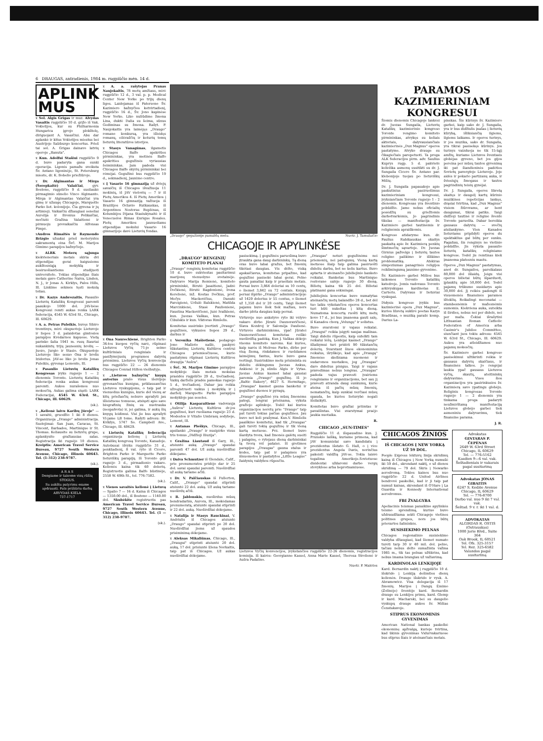6 DRAUGAS, antradienis, 1984 m. rugpiūčio mėn. 14 d.
APLINK MUS
x Sol. Algis Grigas ir muz. Alvydas Vasaitis rugpiūčio 10 d. grįžo iš Vak. Vokietijos, kur su Philharmonia Hungarica įgrojo plokštelę, diriguojant A. Vasaičiui. Abu dar aplankė ir kitus Vokietijos miestus bei Austrijoje Salzburgo koncertus. Prieš tai sol. A. Grigas dainavo latvių operoje „Banuta".
x Kun. Adolfui Stašiui rugpiūčio 9 d. buvo padaryta gana sunki operacija. Ligonis pamažu sveiksta Šv. Antano ligoninėje, St. Petersburg mieste, dr. K. Bobelio priežiūroje.
x Dr. Algimantas ir Mirga (Šerepkaitė) Valaičiai, gyv. Bostone, rugpiūčio 9 d. susilaukė pirmagimio sūnelio Vinco Algimanto. Mirga ir Algimantas Valaičiai yra gimę ir užaugę Chicagoje, Marquette Parko liet. kolonijoje. Čia gyvena ir jų artimieji. Vaikaičiu džiaugiasi seneliai Aurelija ir Bronius Polikaičiai, močiutė Gražina Valaitienė ir pirmuoju provaikaičiu Alfonsas Pimpė.
xAudros Rimaitės ir Raymondo Brizgio užsakai prieš moterystės sakramentą eina Švč. M. Marijos Gimimo parapijos bažnyčioje.
x ALRK Moterų sąjunga kiekvieneriais metais skiria dvi stipendijas gerai baigusiems aukštesniąją mokyklą ir besiruošiantiems studijuoti universitete. Tokias stipendijas šiais metais gavo Catherine Naiva, Linden, N. J., ir Jonas A. Kirklys, Palos Hills, Ill. Linkime sėkmės tęsti mokslą toliau.
x Dr. Kazys Ambrozaitis, Pasaulio Lietuvių Katalikų Kongresui paremti paaukojo 1000 dol. JAV-bėse Kongresui remti aukas renka LARK federacija, 4545 W. 63rd St., Chicago, Ill. 60629.
x A. a. Petras Puleikis, buvęs Sibiro tremtinys, mirė okupuotoje Lietuvoje ir liepos 3 d. palaidotas gimtosios parapijos Kvėdarnos kapuose. Vietą parinko šalia 1941 m. rusų žiauriai nukankintų trijų jaunesnių brolių — Juozo, Jurgio ir Stasio. Okupuotoje Lietuvoje liko sesuo Ona ir brolis Izidorius. JAV-se liko jo brolis Jonas Puleikis, gyvenąs Lemonte, Ill.
x Pasaulio Lietuvių Katalikų Kongresas įvyks rugsėjo 1 — 2 dienomis Toronte. Lietuvių Katalikų federacija renka aukas kongresui paremti. Aukos nurašomos nuo mokesčių. Aukas galima siųsti: LARK Federacijai, 4545 W. 63rd. St., Chicago, Ill. 60629.
(sk.).
x „Kelionė laivu Karibų Jūroje" — 1 savaitė, gruodžio 1 iki 8 dienos. Organizuoja „Draugo" administracija. Sustojimai: San Juan, Caracas, St. Vincent, Barbados, Martinique ir St. Thomas. Keliausite su lietuvių grupe, aplankysite gražiausias salas. Registracija iki rugsėjo 10 dienos. Kreiptis: American Travel Service Bureau, 9727 South Western Avenue, Chicago, Illinois 60643. Tel. (1-312) 238-9787.
(sk.).
A R A S
Dengiame ir taisome visų rūšių STOGUS.
Su aukštu patyrimu esame apdrausti. Pats prižiūriu darbą
ARVYDAS KIELA
737-1717
x A. a. rašytojas Pranas Naujokaitis, 78 metų amžiaus, mirė rugpiūčio 12 d., 3 val. p. p. Medical Center New Yorke po trijų dienų ligos. Laidojamas iš Patersono Šv. Kazimiero bažnyčios ketvirtadienį, rugpiūčio 16 d., Šv. Jono kapinėse New Yorke. Liko nuliūdime žmona Lina, duktė Dalia su šeima, sūnus Gediminas su žmona. Rašyt. P. Naujokaitis yra laimėjęs „Draugo" romano konkursą, yra išleidęs romanų, eilėraščių ir keturių tomų lietuvių literatūros istorijos.
x Stasys Vanagūnas, ilgametis Chicagos Balfo apskrities pirmininkas, yra metinės Balfo apskrities gegužinės vyriausias šeimininkas. Jam padeda visi Chicagos Balfo skyrių pirmininkai bei rėmėjai. Gegužinė bus rugpiūčio 19 d., sekmadienį, Jaunimo centre.
x Į Vasario 16 gimnaziją už dviejų savaičių iš Chicagos išvažiuoja 11 mokinių, iš JAV vietovių — 7 ir iš Pietų Amerikos 4. Iš Pietų Amerikos į Vasario 16 gimnaziją važiuoja iš Brazilijos Octavio Rutkauskas, iš Argentinos Nestoras Ruplėnas, iš Kolumbijos Dijana Stasiukynaitė ir iš Venecuelos Rimas Enrique Rosales. Pietų Amerikos jaunuoliams stipendijas mokslui Vasario 16 gimnazijoje davė Lietuvių fondas.
x Ona Naureckienė, Brighton Parko 36-tos kuopos vyčių narė, rūpinasi Lietuvos Vyčių 71-jo seimo kultūriniais renginiais ir pasižymėjusių programos dalyvių priėmimu. Lietuvos Vyčių konvencija bus rugpiūčio 22 — 26 dienomis Chicagos Conrad Hilton viešbutyje.
x „Lietuvos bažnyčių" knygų autorius prašo visus išeivijoje gyvenančius kunigus, priklausančius Lietuvos vyskupijoms, o taip pat ir vienuolius kunigus, kurie dėl vienų ar kitų priežasčių nebuvo aprašyti jau išleistuose tomuose, atsiųsti apie save biografinių žinių su nuotrauka (nespalvota) ir, jei galima, ir aukų šių knygų leidimui. Visi jie bus aprašyti VI-jame LB tome. Rašyti adresu: Br. Kviklys, 5747 So. Campbell Ave., Chicago, Ill. 60629.
x Lietuvių Katalikų federacija organizuoja kelionę į Lietuvių Katalikų kongresą Toronte, Kanadoje. Autobusai išvyks rugpiūčio 31 d., penktadienį, 8 val. ryto iš Cicero, Brighton Parko ir Marquette Parko lietuviškų parapijų. Iš Toronto grįš rugsėjo 3 d., pirmadienio vakare. Kelionės kaina tik 60 dolerių. Registruotis galima Balfo būstinėje, 2558 W. 69th St., tel. 776-7582.
(sk.).
x Vienos savaitės kelionė į Lietuvą — Spalio 7 — 16 d. Kaina iš Chicagos — 1350.00 dol., iš Bostono — 1140.00 dol. Skubėkite registruotis pas American Travel Service Bureau, 9727 South Western Avenue, Chicago, Illinois 60643. Tel. (1 — 312) 238-9787.
(sk.).
„Draugo" gegužinėje pamaldų metu. Nuotr. J. Tamulaičio
CHICAGOJE IR APYLINKĖSE
„DRAUGO" RENGINIŲ KOMITETO PLANAI
„Draugo" renginių komitetas rugpiūčio 10 d. buvo sukviestas pasitarimui marijonų vienuolyno svetainėje. Dalyvavo Marija Remienė, komiteto pirmininkė, Birutė Jasaitienė, Jadzė Dočkienė, Birutė Bagdonienė, Irena Kerelienė, inž. Kostas Dočkus, prof. Mečys Mackevičius, Danutė Pareigienė, Uršulė Balskienė, Matilda Marcinkienė, Stasė Paulionienė, Faustina Mackevičienė, Juzė Ivaškienė, kun. Juozas Vaškas, kun. Petras Cibulskis ir kun. Viktoras Rimšelis.
Komitetas susirinko įvertinti „Draugo" gegužinės, vykusios liepos 29 d., darbus ir
x Veronika Mašiotienė, pedagogo Jono Mašioto našlė, paskyrė tūkstantinę Lietuvių Kultūros centrui Chicagos priemiesčiuose, kurio pastatymu rūpinasi Lietuvių Kultūros draugija "Aušra".
x Švč. M. Marijos Gimimo parapijos mokykloje šiais metais mokslas prasidės rugpiūčio 29 d., trečiadienį. Vaikų darželis pradės pamokas rugsėjo 5 d., trečiadienį. Dabar jau reikia užregistruoti vaikus į mokyklą ir į darželį Marquette Parko parapijos mokykloje pas seseles.
x Otilija Kasparaitienė vadovauja „Aušros" Lietuvių Kultūros dr-jos gegužinei, kuri ruošiama rugsėjo 23 d. Modestos ir Vitalio Umbrasų sodyboje, Lemont, Ill.
x Antanas Pleškys, Chicago, Ill., apsilankė „Drauge" ir nusipirko visus tris tomus „Didžioji Iliuzija".
x Gražina Liautaud iš Gary, Ill., atsiuntė auką „Draugo" spaudai paremti 47 dol. Už auką nuoširdžiai dėkojame.
x Daiva Schmutzer iš Glendale, Calif., prie prenumeratos pridėjo dar ir 25 dol. savai spaudai paremti. Nuoširdžiai už auką tariame ačiū.
x Dr. V. Palčiauskas iš Fullerton, Calif., „Draugo" spaudai stiprinti atsiuntė 22 dol. auką. Už auką tariame nuoširdų ačiū.
x B. Jablonskis, nuoširdus mūsų bendradarbis, Aurora, Ill., mokėdamas prenumeratą, atsiuntė spaudai stiprinti ir 22 dol. auką. Nuoširdžiai dėkojame.
x Natalija ir Stasys Rauckinai, V. Andriulis iš Chicagos atsiuntė „Draugo" spaudai stiprinti po 20 dol. Nuoširdžiai jiems už spaudos prisiminimą dėkojame.
x Aleksas Mikaliūnas, Chicago, Ill., „Draugui" stiprinti atsiuntė 20 dol. auką, 17 dol. prisiuntė Elena Norkaitis, taip pat iš Chicagos. Už aukas nuoširdžiai dėkojame.
pasisekimą. Į gegužinės paruošimą buvo įtraukta gana daug darbininkų. Tą dieną oras buvo labai gražus, bet žmonių tikėtasi daugiau. Vis dėlto, viską apskaičiavus, komitetas pripažino, kad gegužinė pasisekė labai gerai. Pelno gauta panašiai kaip ir praeitais metais. Pernai buvo 3,864 doleriai su 10 centų, o šiemet 3,842 su 72 centais. Knygų pernai išpirko „Draugo" administracijoje už 1429 dolerius ir 55 centus, o šiemet už 1,350 dol ir 20 centų. Taigi šiemet pajamu buvo šiek tiek mažiau, nors darbo įdėta daugiau kaip pernai.
Virtuvėje nuo ankstyvo ryto iki vėlyvo vakaro dirbo Jūratė Daunoravičienė, Slava Kozdroj ir Saloméja Daulienė. Virtuvės darbininkėms, ypač Jūratei Daunoravičienei komitetas reiškė nuoširdžią padėką. Kun J. Vaškas dėkojo visoms komiteto narėms. Kai kurios, kaip narės iš Melrose Parko, dirbo per visą žiemą, rinkdamos ir ruošdamos laimėjimų fantus, kurie buvo gana vertingi. Susirinkimo metu prisiminta su dideliu dėkingumu Juozas Ankus, Ankienė ir jų sūnūs Algis ir Vytas. Juozas Ankus kasmet labai gausiai paremia „Draugo" gegužinę. Iš jo „Baltic Bakery", 4627 S. Hermitage, „Draugas" kasmet gauna banketui ir gegužinei duonos ir pyragų.
„Draugo" gegužinė yra mūsų žmonėms patogi, lengvai prieinama, vyksta gražioje aplinkoje. Todėl kai kurios organizacijos norėtų prie "Draugo" taip pat turėti tokias pačias gegužines. Jau buvo net keli prašymai. Kun.V. Rimšelis paaiškino komitetui, kad tik „Draugas" gali turėti tokią gegužinę ir tik vieną kartą metuose. Pvz. šiemet buvo išardyta tvora, kad žmonės galėtų sueiti į palapinę, o rytojaus dieną darbininkai tą tvorą vėl pataisė. Iš gretimos parapijos „Draugas" gauna stalus ir kėdes, taip pat ir palapinės yra išnuomotos ir pastatytos „Little League" žaidynių valdybos rūpesčiu.
„Draugas" neturi gegužinėms nei priemonių, nei patogumų. Vieną kartą metuose šiaip taip galima pasiruošti dideliu darbu, bet ne kelis kartus. Buvo aptarta ir ateinančio jubiliejinio banketo reikalai. Banketas bus Martinique restorano salėje rugsėjo 30 dieną. Bilietų kaina tik 25 dol. Bilietai platinami gana sėkmingai.
Jubiliejinis koncertas buvo numatytas ateinančių metų balandžio 28 d., bet dėl tuo laiku vykstančios operos koncertas turi būti nukeltas į kitą dieną. Numatoma koncertą ruošti kitų metų kovo 17 d., jei bus įmanoma gauti salę, iš Kanados chorą „Volungę" ir solistus.
Buvo svarstomi ir vajaus reikalai. „Draugui" reikia įsigyti naujas mašinas. Taigi didelis rūpestis, kaip sutelkti tam reikalui lėšų. Leidėjai kasmet „Draugo" išlaikymui turi pridėti 90 tūkstančių dolerių. Svarstant šiuos ekonominius reikalus, išryškėjo, kad apie „Draugą" žmonėse skelbiama nuomonė ir sudaromos nuotaikos, jog „Draugas" daro didelius pinigus. Taigi ir vajaus pravedimas nebus lengvas. „Draugas" padeda vajus pravesti įvairiems renginiams ir organizacijoms, bet sau jį pravesti atranda daug sunkumų, kurie ateina iš pačių mūsų žmonių, nematančių, kaip sunkiai verčiasi mūsų spauda, be kurios lietuvybė negali išsilaikyti.
Komitetas buvo gražiai priimtas ir pavaišintas. Visi svarstymai praėjo jaukia nuotaika.
R.
CHICAGO „SUN-TIMES"
Rugpiūčio 11 d. išspausdino kun. J. Prunskio laišką, kuriame primena, kad JAV komunistai savo kandidatu į prezidentus išstato G. Hall, o į vice prezidentus Angela Davis, norinčius pakeisti valdžią JAV-se. Tokia laisvė tegalima Amerikoje.Sovietuose disidentai uždaromi darbo vergų stovyklose arba beprotnamiuose.
Lietuvos Vyčių konvencijos, įvykstančios rugpiūčio 22-26 dienomis, registracijos komisija. Iš kairės: Georgianne Kassel, Anna Marie Kassel, Theresa Strolienė ir Aušra Padalino.
Nuotr. P. Malėtos
PARAMOS
KAZIMIERINIAM
KONGRESUI
Šiomis dienomis Chicagoje lankėsi dr. Juozas Sungaila, Lietuvių Katalikų kazimierinio kongreso Toronte rengimo komiteto pirmininkas, atvykęs su keliais aktoriais, dalyvausiančiais kazimierinės „Dux Magnus" operos pastatyme. Atvyko drauge su čikagiečiais parepetuoti. Ta proga ALK federacijos pirm. adv. Saulius Kuprys rugp. 5 d. pakvietė keliolika asmenų susitikti su dr. J. Sungaila Cicero Šv. Antano par. kleboni­joje tuojau po lietuviškų Mišių.
Dr. J. Sungaila papasakojo apie paskutinius pasiruošimus kazimieriniam kongresui, įvyksiančiam Toronte rugsėjo 1 - 2 dienomis. Kongresas yra šventinio pobūdžio. Jame nebus oficialių posėdžių su griežtomis darbotvarkėmis, Jo pagrindinis tikslas — manifestacija šv. Kazimiero garbei tautinėmis ir religinėmis apraiškomis.
Kongreso atidaryme kun. dr. Paulius Rabikauskas skaitys paskaitą apie šv. Kazimierą penkių šimtmečių sąvartoje. Dr. Juozas Girnius pažvelgs į lietuvių tautos religino palikimo ir išlikimo problematiką. Atskiras simpoziumas panagrinės religijos reikšmingumą jaunimo gyvenime.
Šv. Kazimiero garbei Mišios bus laikomos Toronto katalikų katedroje. Jomis vadovaus Toronto arkivyskupas kardinolas E. Carteris. Dalyvaus ir lietuviai vyskupai.
Didysis kongreso įvykis bus kazimierinė opera „Dux Magnus", kurios libretą sukūrė poetas Kazys Bradūnas, o muziką parašė komp. Darius La-
pinskas. Šis kūrinys šv. Kazimiero garbei, kaip sako dr. J. Sungaila, yra ir bus didžiulis įnašas į lietuvių kūrybą, išliksiančią ilgiems, ilgiems laikams. Ir operos turinys, ir jos muzika, sako dr. Sungaila, yra tikrai pasisekęs kūrinys. Jos turinys vaizduoja ne tik 15-tąjį amžių, kuriame Lietuvos šventasis globėjas gyveno, bet jos gijos pereina per mūsų tautos gyvenimą iki pat šiandieninės padėties Sovietų pavergtoje Lietuvoje. Joje aidės ir pokario partizanų auka, ir šviesiųjų žmogaus ir tautos pagrindinių teisių gynėjai.
Dr. J. Sungaila, operos libretą skaitęs ir daugelį kartų kūrinio muzikines repeticijas lankęs, drąsiai tvirtina, kad „Dux Magnus" visiem žiūrovams, ar bent daugumai, tikrai patiks. Taigi didžioji tautinė ir religinė šventė Toronte paruošta. Dabar bereikia gausaus dalyvių — svečių atsilankymo. Vien Kanados lietuviams pripildyti operos du spektaklius gal būtų per sunku. Pagaliau, šis renginys ne vietinio pobūdžio. Jis vyksta pasaulio lietuvių katalikų religiniame kongrese. Todėl jis remtinas kiek įmanoma platesniu mastu.
Operos „Dux Magnus" pastatymas, anot dr. Sungailos, pareikalaus 80,000 dol išlaidų. Jeigu visi operos bilietai būtų išparduoti, įplauktų apie 50,000 dol. Todėl pajamų trūkumo susidarys apie 30,000 dol. Jį reikės padengti iš visuomenės finansinės paramos išteklių. Reikalingi mecenatai — stambesnėmis ir mažesnėmis sumomis. Kiekviena auka, suteikta iš širdies, nebus nei per didelė, nei per maža. Čekiai išrašytini Lithuanian Roman Catholic Federation of America arba Casimir's Jubilee Committee, siunčiant juos tokiu adresu: 4545 W. 63rd St., Chicago, Ill. 60629. Aukos yra atleidžiamos nuo pajamų mokesčių.
Šv. Kazimiero garbei kongreso pasisekimui užtikrinti reikia ir gausaus dalyvių skaičiaus, ir finansinės talkos. Jo rengėjai laukia ypač gausaus Lietuvos vyčių, skautų, ateitininkų dalyvavimo. Visos šios organizacijos yra pasirinkusios šv. Kazimierą savo ypatingu globėju. Religinis kongresas Toronte rugsėjo 1 — 2 dienomis yra tinkama proga padaryti neužmirštamą manifestaciją Lietuvos globėjo garbei tiek asmeniniu dalyvavimu, tiek finansine parama.
J. R.
CHICAGOS ŽINIOS
IŠ CHICAGOS Į NEW YORKĄ UŽ 59 DOL.
People Express lėktuvų linija skridimų kainą iš Chicagos į New Yorką numušė iki 59 dol., skrendant naktį, o už dienos skridimą — 79 dol. Skris į Newarko aerodromą. Tokios kainos bus nuo rugpiūčio 22 d. United Airlines bendrovė paskelbė, kad ir ji taip pat numuš kainas, skrendant iš O'Hare į La Guardia ir Kennedy International aerodromus.
FBI ŽVALGYBA
Apeliacinis teismas panaikino apylinkės teismo sprendimą, kuriuo buvo uždraudžiama sekti Chicagoje vietines politines grupes, nors jos būtų prievartos šalininkės.
SUSISIEKIMO PELNAS
Chicagos regionalinio susisiekimo valdyba džiaugiasi, kad šiemet numato turėti tarp 30 ir 40 mil. dol. pelno, tačiau nebus dėlto sumažinta važma 1985 m., tik tas pelnas užtikrins, kad nebus imama brangiau už važiavimą.
KARDINOLAS LENKIJOJE
Kard. Bernardin naktį į rugpiūčio 10 d. išskrido į Lenkiją dešimties dienų kelionėn. Drauge išskrido ir vysk. A. Abramowicz. Visa delegacija iš 17 žmonių. Marijos į Dangų Ėmimo (Žolinėje) šventėje kard. Bernardin drauge su Lenkijos primu, kard. Glemp ir kard. Macharski, bei su daugelio vyskupų drauge aukos šv. Mišias Čenstakavoje.
STIPRUS EKONOMINIS GYVENIMAS
American National bankas paskelbė ekonominę apžvalgą, kurioje tvirtina, kad ūkinis gyvenimas Vidurvakariuose bus stiprus šiais ir ateinančiais metais.
Advokatas
GINTARAS P. ČEPĖNAS
2649 W. 63rd Street
Chicago, IL 60629
Tel. — 776-5162
Kasdien 9—6 val. vak.
Šeštadieniais ir vakarais pagal susitarimą
Advokatas JONAS GIBAITIS
6247 S. Kedzie Avenue
Chicago, IL 60629
Tel. — 776-8700
Darbo val. nuo 9 iki 7 val. vak.
Šeštad. 9 v. r. iki 1 val. d.
ADVOKATAS
ALGIRDAS R. OSTIS
(Ostrauskas)
1000 Jorie Blvd., Suite 364
Oak Brook, IL 60521
Tel. Ofs. 325-3157
Tel. Rez. 325-6582
Valandos pagal susitarimą